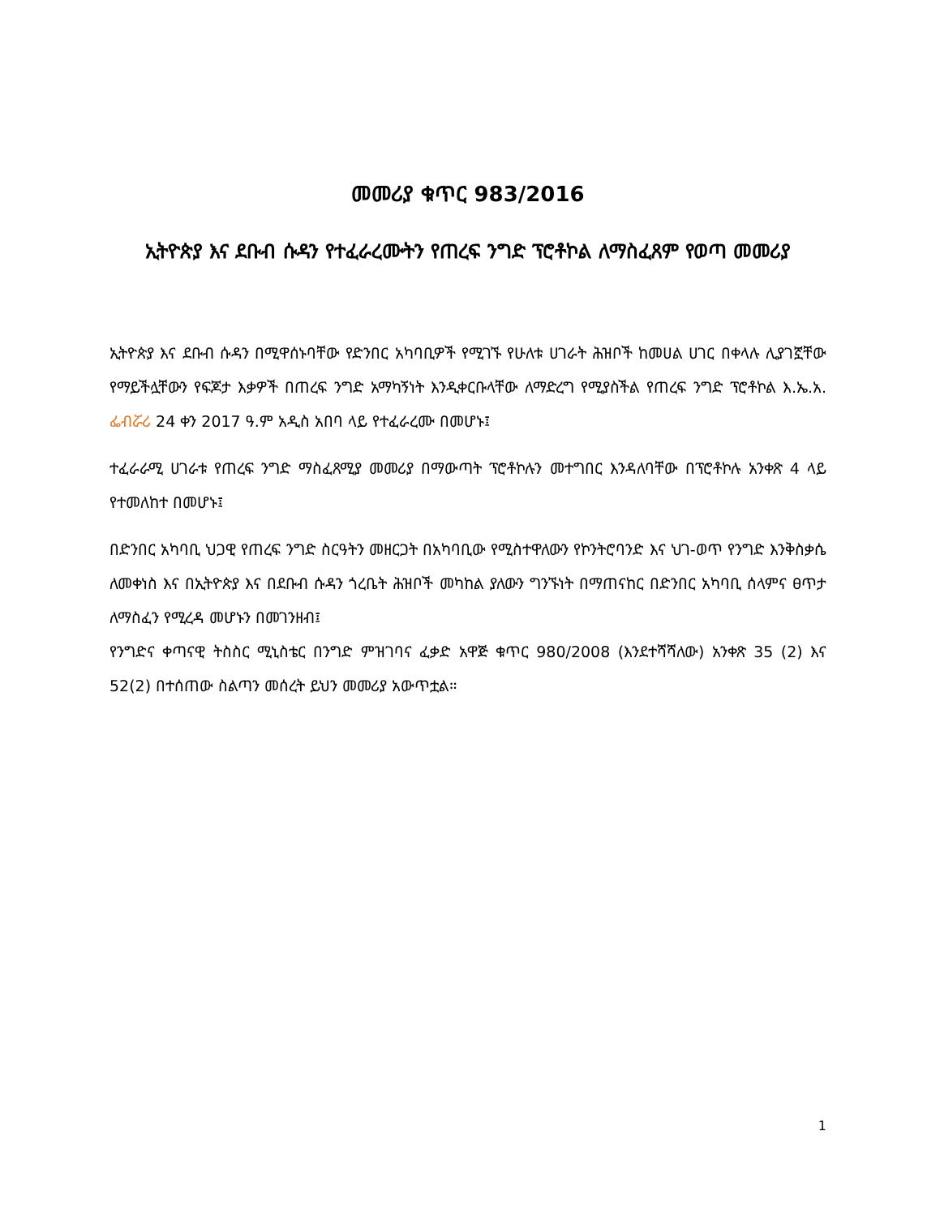መመሪያ ቁጥር 983/2016
ኢትዮጵያ እና ደቡብ ሱዳን የተፈራረሙትን የጠረፍ ንግድ ፕሮቶኮል ለማስፈጸም የወጣ መመሪያ
ኢትዮጵያ እና ደቡብ ሱዳን በሚዋሰኑባቸው የድንበር አካባቢዎች የሚገኙ የሁለቱ ሀገራት ሕዝቦች ከመሀል ሀገር በቀላሉ ሊያገኟቸው የማይችሏቸውን የፍጆታ እቃዎች በጠረፍ ንግድ አማካኝነት እንዲቀርቡላቸው ለማድረግ የሚያስችል የጠረፍ ንግድ ፕሮቶኮል እ.ኤ.አ. ፌብሯሪ 24 ቀን 2017 ዓ.ም አዲስ አበባ ላይ የተፈራረሙ በመሆኑ፤
ተፈራራሚ ሀገራቱ የጠረፍ ንግድ ማስፈጸሚያ መመሪያ በማውጣት ፕሮቶኮሉን መተግበር እንዳለባቸው በፕሮቶኮሉ አንቀጽ 4 ላይ የተመለከተ በመሆኑ፤
በድንበር አካባቢ ህጋዊ የጠረፍ ንግድ ስርዓትን መዘርጋት በአካባቢው የሚስተዋለውን የኮንትሮባንድ እና ህገ-ወጥ የንግድ እንቅስቃሴ ለመቀነስ እና በኢትዮጵያ እና በደቡብ ሱዳን ጎረቤት ሕዝቦች መካከል ያለውን ግንኙነት በማጠናከር በድንበር አካባቢ ሰላምና ፀጥታ ለማስፈን የሚረዳ መሆኑን በመገንዘብ፤
የንግድና ቀጣናዊ ትስስር ሚኒስቴር በንግድ ምዝገባና ፈቃድ አዋጅ ቁጥር 980/2008 (እንደተሻሻለው) አንቀጽ 35 (2) እና 52(2) በተሰጠው ስልጣን መሰረት ይህን መመሪያ አውጥቷል።
1